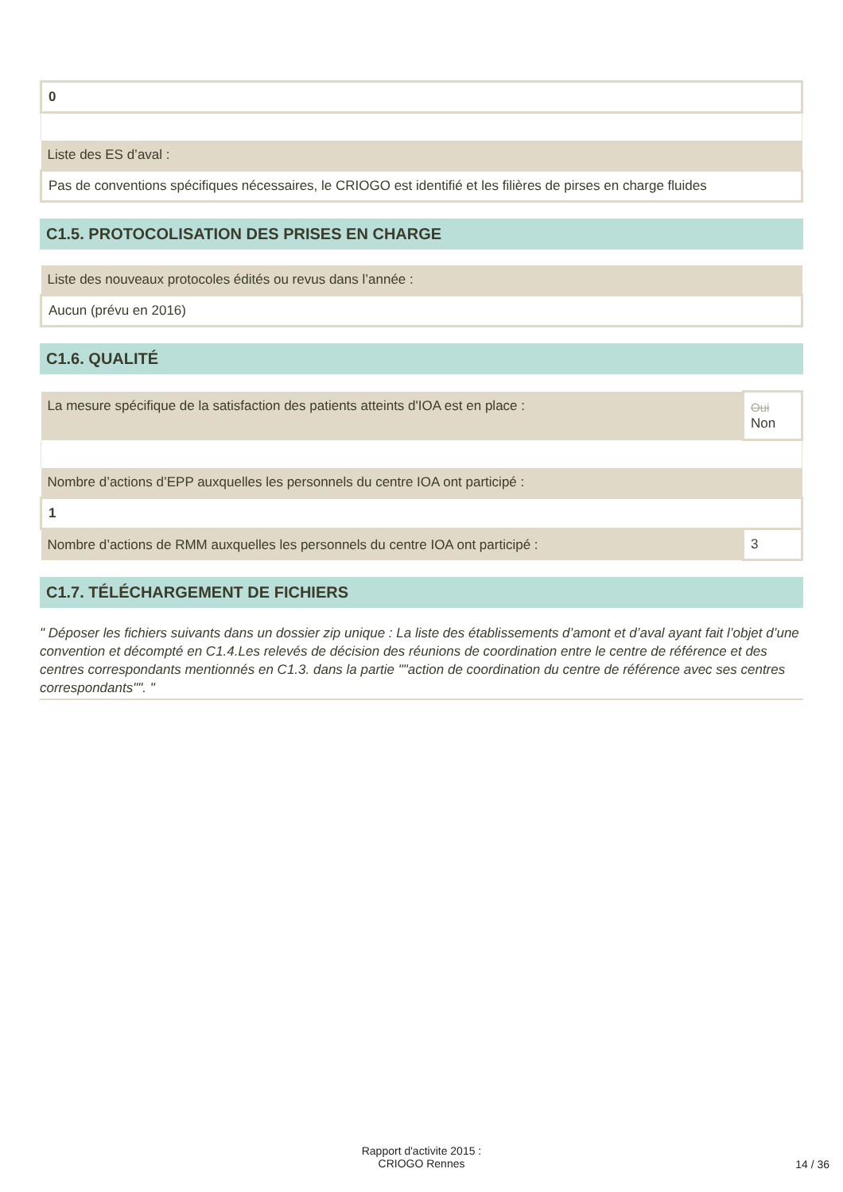| 0 |
| Liste des ES d’aval : |
| Pas de conventions spécifiques nécessaires, le CRIOGO est identifié et les filières de pirses en charge fluides |
C1.5. PROTOCOLISATION DES PRISES EN CHARGE
| Liste des nouveaux protocoles édités ou revus dans l’année : |
| Aucun (prévu en 2016) |
C1.6. QUALITÉ
| La mesure spécifique de la satisfaction des patients atteints d'IOA est en place : | Oui Non |
| Nombre d’actions d’EPP auxquelles les personnels du centre IOA ont participé : | |
| 1 | |
| Nombre d’actions de RMM auxquelles les personnels du centre IOA ont participé : | 3 |
C1.7. TÉLÉCHARGEMENT DE FICHIERS
" Déposer les fichiers suivants dans un dossier zip unique : La liste des établissements d’amont et d’aval ayant fait l’objet d’une convention et décompté en C1.4.Les relevés de décision des réunions de coordination entre le centre de référence et des centres correspondants mentionnés en C1.3. dans la partie ""action de coordination du centre de référence avec ses centres correspondants"". "
Rapport d'activite 2015 :
CRIOGO Rennes
14 / 36